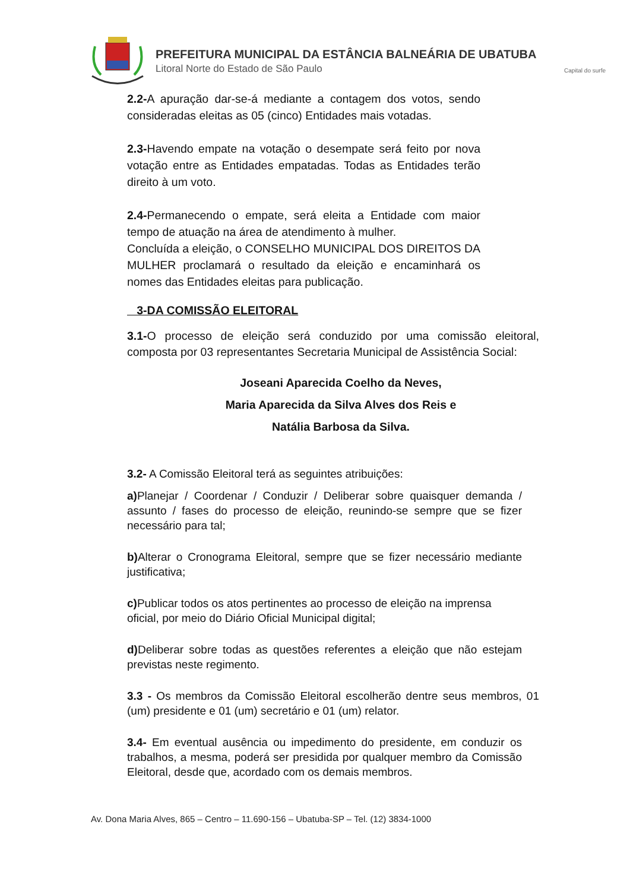PREFEITURA MUNICIPAL DA ESTÂNCIA BALNEÁRIA DE UBATUBA
Litoral Norte do Estado de São Paulo
Capital do surfe
2.2-A apuração dar-se-á mediante a contagem dos votos, sendo consideradas eleitas as 05 (cinco) Entidades mais votadas.
2.3-Havendo empate na votação o desempate será feito por nova votação entre as Entidades empatadas. Todas as Entidades terão direito à um voto.
2.4-Permanecendo o empate, será eleita a Entidade com maior tempo de atuação na área de atendimento à mulher.
Concluída a eleição, o CONSELHO MUNICIPAL DOS DIREITOS DA MULHER proclamará o resultado da eleição e encaminhará os nomes das Entidades eleitas para publicação.
3-DA COMISSÃO ELEITORAL
3.1-O processo de eleição será conduzido por uma comissão eleitoral, composta por 03 representantes Secretaria Municipal de Assistência Social:
Joseani Aparecida Coelho da Neves,
Maria Aparecida da Silva Alves dos Reis e
Natália Barbosa da Silva.
3.2- A Comissão Eleitoral terá as seguintes atribuições:
a) Planejar / Coordenar / Conduzir / Deliberar sobre quaisquer demanda / assunto / fases do processo de eleição, reunindo-se sempre que se fizer necessário para tal;
b) Alterar o Cronograma Eleitoral, sempre que se fizer necessário mediante justificativa;
c) Publicar todos os atos pertinentes ao processo de eleição na imprensa
oficial, por meio do Diário Oficial Municipal digital;
d) Deliberar sobre todas as questões referentes a eleição que não estejam previstas neste regimento.
3.3 - Os membros da Comissão Eleitoral escolherão dentre seus membros, 01 (um) presidente e 01 (um) secretário e 01 (um) relator.
3.4- Em eventual ausência ou impedimento do presidente, em conduzir os trabalhos, a mesma, poderá ser presidida por qualquer membro da Comissão Eleitoral, desde que, acordado com os demais membros.
Av. Dona Maria Alves, 865 – Centro – 11.690-156 – Ubatuba-SP – Tel. (12) 3834-1000